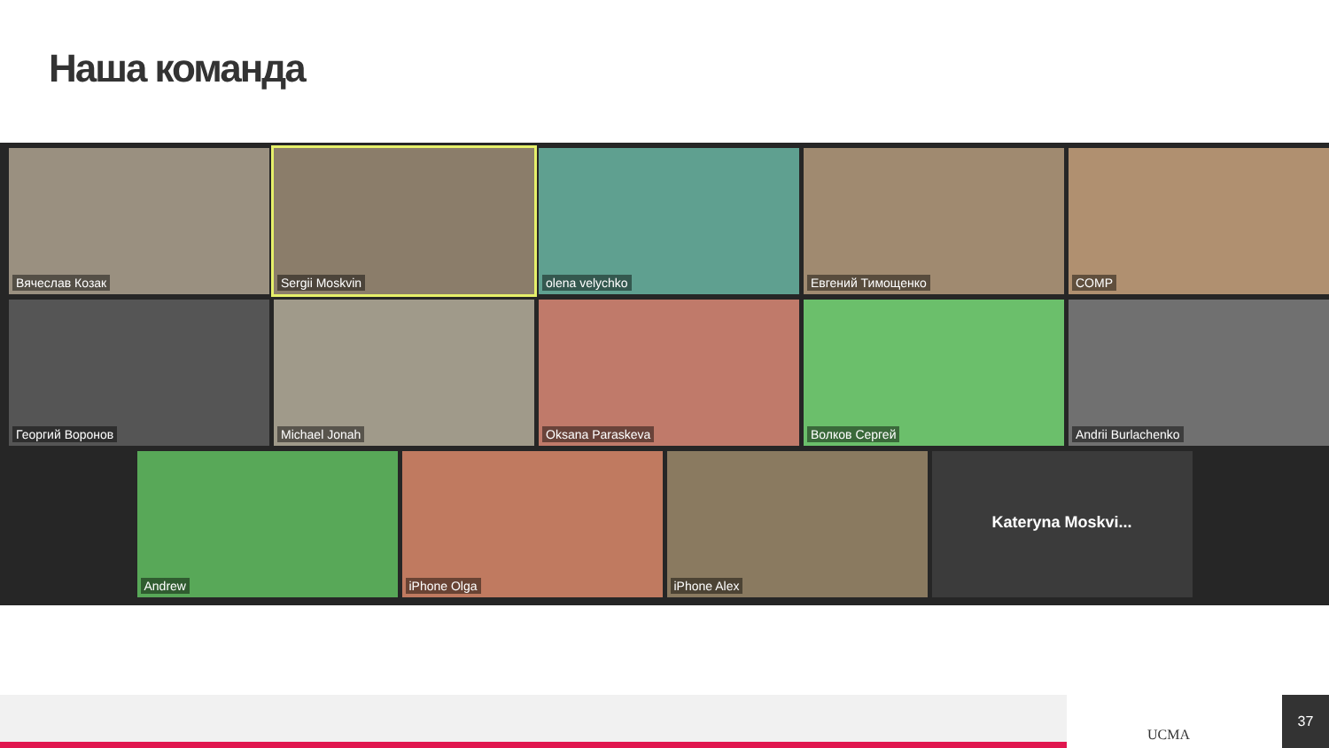Наша команда
Вячеслав Козак
Sergii Moskvin
olena velychko
Евгений Тимощенко
COMP
Георгий Воронов
Michael Jonah
Oksana Paraskeva
Волков Сергей
Andrii Burlachenko
Andrew
iPhone Olga
iPhone Alex
Kateryna Moskvi...
UCMA
37